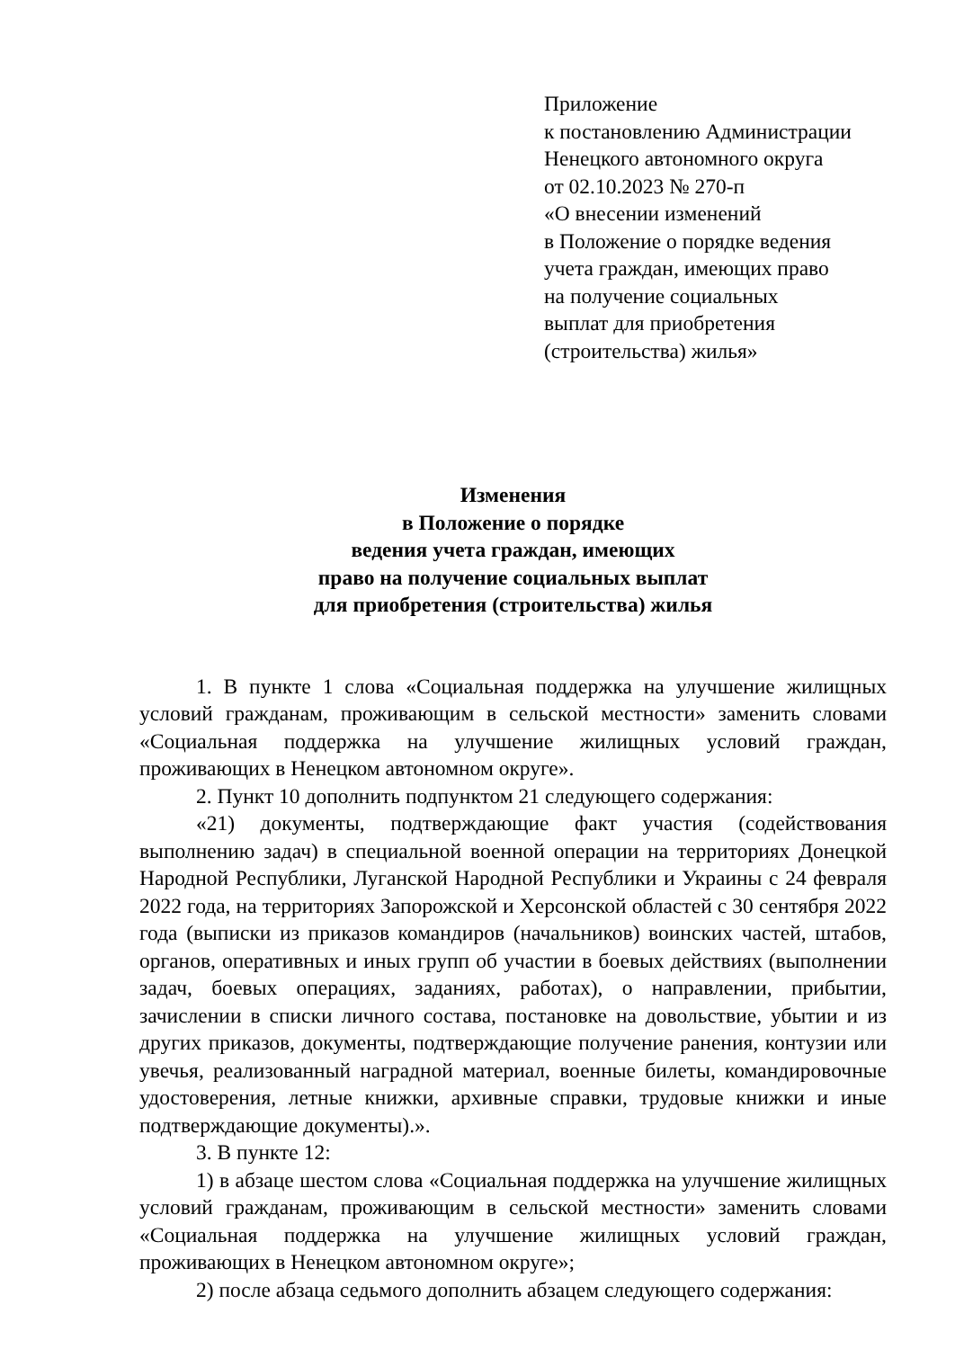Приложение
к постановлению Администрации
Ненецкого автономного округа
от 02.10.2023 № 270-п
«О внесении изменений
в Положение о порядке ведения
учета граждан, имеющих право
на получение социальных
выплат для приобретения
(строительства) жилья»
Изменения
в Положение о порядке
ведения учета граждан, имеющих
право на получение социальных выплат
для приобретения (строительства) жилья
1. В пункте 1 слова «Социальная поддержка на улучшение жилищных условий гражданам, проживающим в сельской местности» заменить словами «Социальная поддержка на улучшение жилищных условий граждан, проживающих в Ненецком автономном округе».
2. Пункт 10 дополнить подпунктом 21 следующего содержания:
«21) документы, подтверждающие факт участия (содействования выполнению задач) в специальной военной операции на территориях Донецкой Народной Республики, Луганской Народной Республики и Украины с 24 февраля 2022 года, на территориях Запорожской и Херсонской областей с 30 сентября 2022 года (выписки из приказов командиров (начальников) воинских частей, штабов, органов, оперативных и иных групп об участии в боевых действиях (выполнении задач, боевых операциях, заданиях, работах), о направлении, прибытии, зачислении в списки личного состава, постановке на довольствие, убытии и из других приказов, документы, подтверждающие получение ранения, контузии или увечья, реализованный наградной материал, военные билеты, командировочные удостоверения, летные книжки, архивные справки, трудовые книжки и иные подтверждающие документы).».
3. В пункте 12:
1) в абзаце шестом слова «Социальная поддержка на улучшение жилищных условий гражданам, проживающим в сельской местности» заменить словами «Социальная поддержка на улучшение жилищных условий граждан, проживающих в Ненецком автономном округе»;
2) после абзаца седьмого дополнить абзацем следующего содержания: